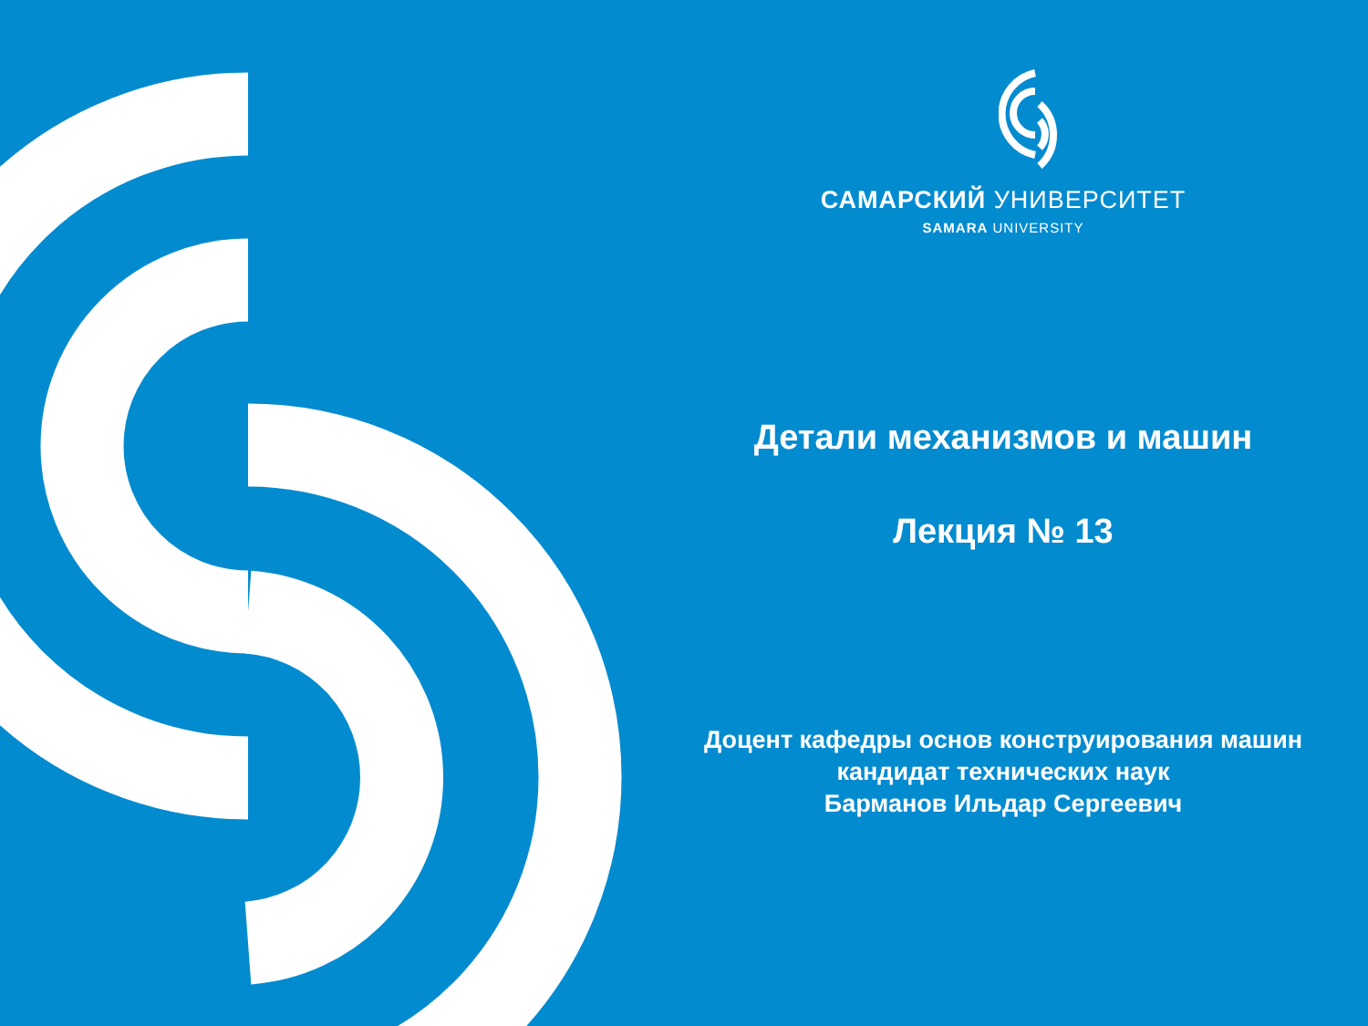САМАРСКИЙ УНИВЕРСИТЕТ
SAMARA UNIVERSITY
Детали механизмов и машин
Лекция № 13
Доцент кафедры основ конструирования машин
кандидат технических наук
Барманов Ильдар Сергеевич